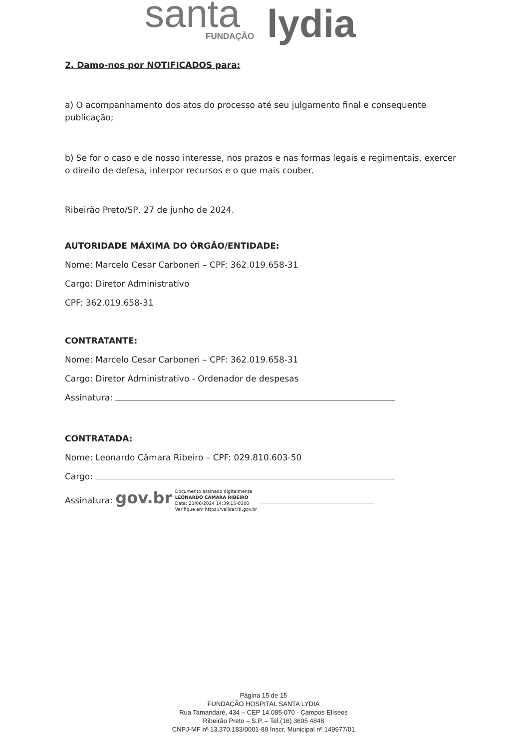santa FUNDAÇÃO lydia
2. Damo-nos por NOTIFICADOS para:
a) O acompanhamento dos atos do processo até seu julgamento final e consequente publicação;
b) Se for o caso e de nosso interesse, nos prazos e nas formas legais e regimentais, exercer o direito de defesa, interpor recursos e o que mais couber.
Ribeirão Preto/SP, 27 de junho de 2024.
AUTORIDADE MÁXIMA DO ÓRGÃO/ENTIDADE:
Nome: Marcelo Cesar Carboneri – CPF: 362.019.658-31
Cargo: Diretor Administrativo
CPF: 362.019.658-31
CONTRATANTE:
Nome: Marcelo Cesar Carboneri – CPF: 362.019.658-31
Cargo: Diretor Administrativo - Ordenador de despesas
Assinatura:
CONTRATADA:
Nome: Leonardo Câmara Ribeiro – CPF: 029.810.603-50
Cargo:
Assinatura: gov.br Documento assinado digitalmente
LEONARDO CAMARA RIBEIRO
Data: 23/06/2024 14:39:15-0300
Verifique em https://validar.iti.gov.br
Página 15 de 15
FUNDAÇÃO HOSPITAL SANTA LYDIA
Rua Tamandaré, 434 – CEP 14.085-070 - Campos Elíseos
Ribeirão Preto – S.P. – Tel.(16) 3605 4848
CNPJ-MF nº 13.370.183/0001-89 Inscr. Municipal nº 149977/01